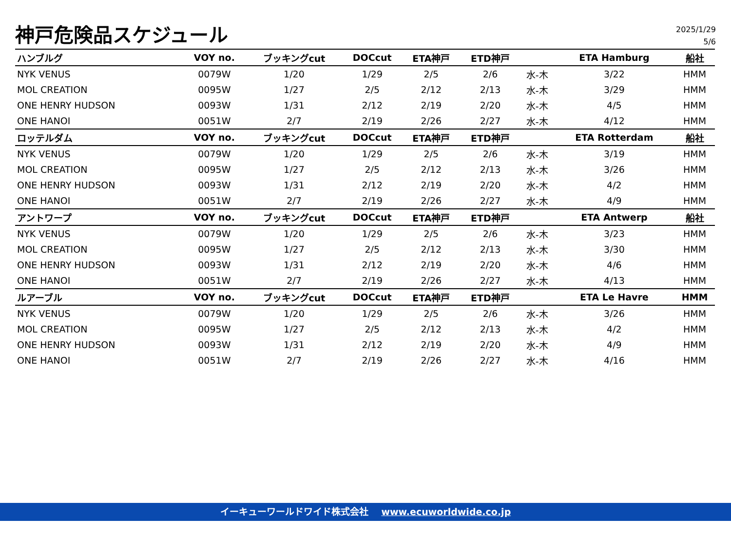神戸危険品スケジュール
2025/1/29
5/6
| ハンブルグ | VOY no. | ブッキングcut | DOCcut | ETA神戸 | ETD神戸 | | ETA Hamburg | 船社 |
| --- | --- | --- | --- | --- | --- | --- | --- | --- |
| NYK VENUS | 0079W | 1/20 | 1/29 | 2/5 | 2/6 | 水-木 | 3/22 | HMM |
| MOL CREATION | 0095W | 1/27 | 2/5 | 2/12 | 2/13 | 水-木 | 3/29 | HMM |
| ONE HENRY HUDSON | 0093W | 1/31 | 2/12 | 2/19 | 2/20 | 水-木 | 4/5 | HMM |
| ONE HANOI | 0051W | 2/7 | 2/19 | 2/26 | 2/27 | 水-木 | 4/12 | HMM |
| ロッテルダム | VOY no. | ブッキングcut | DOCcut | ETA神戸 | ETD神戸 | | ETA Rotterdam | 船社 |
| NYK VENUS | 0079W | 1/20 | 1/29 | 2/5 | 2/6 | 水-木 | 3/19 | HMM |
| MOL CREATION | 0095W | 1/27 | 2/5 | 2/12 | 2/13 | 水-木 | 3/26 | HMM |
| ONE HENRY HUDSON | 0093W | 1/31 | 2/12 | 2/19 | 2/20 | 水-木 | 4/2 | HMM |
| ONE HANOI | 0051W | 2/7 | 2/19 | 2/26 | 2/27 | 水-木 | 4/9 | HMM |
| アントワープ | VOY no. | ブッキングcut | DOCcut | ETA神戸 | ETD神戸 | | ETA Antwerp | 船社 |
| NYK VENUS | 0079W | 1/20 | 1/29 | 2/5 | 2/6 | 水-木 | 3/23 | HMM |
| MOL CREATION | 0095W | 1/27 | 2/5 | 2/12 | 2/13 | 水-木 | 3/30 | HMM |
| ONE HENRY HUDSON | 0093W | 1/31 | 2/12 | 2/19 | 2/20 | 水-木 | 4/6 | HMM |
| ONE HANOI | 0051W | 2/7 | 2/19 | 2/26 | 2/27 | 水-木 | 4/13 | HMM |
| ルアーブル | VOY no. | ブッキングcut | DOCcut | ETA神戸 | ETD神戸 | | ETA Le Havre | HMM |
| NYK VENUS | 0079W | 1/20 | 1/29 | 2/5 | 2/6 | 水-木 | 3/26 | HMM |
| MOL CREATION | 0095W | 1/27 | 2/5 | 2/12 | 2/13 | 水-木 | 4/2 | HMM |
| ONE HENRY HUDSON | 0093W | 1/31 | 2/12 | 2/19 | 2/20 | 水-木 | 4/9 | HMM |
| ONE HANOI | 0051W | 2/7 | 2/19 | 2/26 | 2/27 | 水-木 | 4/16 | HMM |
イーキューワールドワイド株式会社 www.ecuworldwide.co.jp